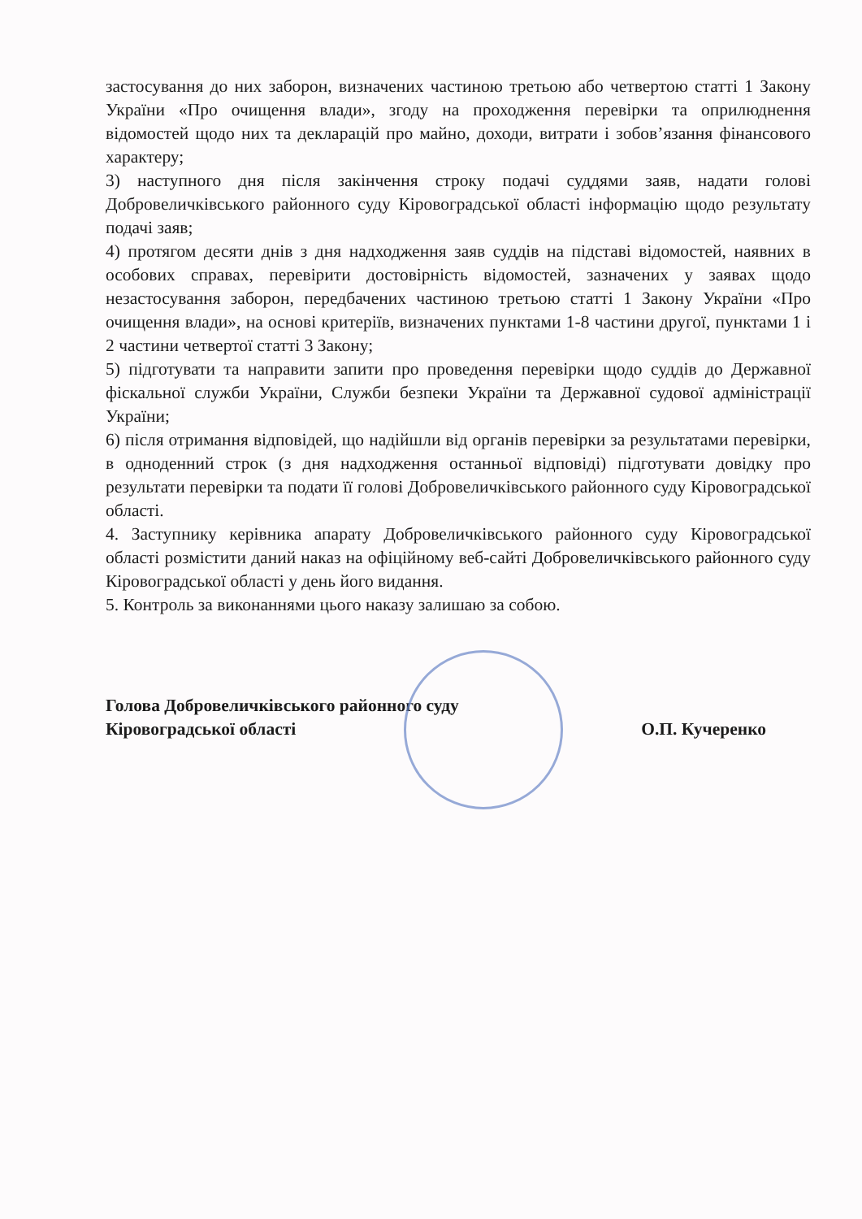застосування до них заборон, визначених частиною третьою або четвертою статті 1 Закону України «Про очищення влади», згоду на проходження перевірки та оприлюднення відомостей щодо них та декларацій про майно, доходи, витрати і зобов’язання фінансового характеру;
3) наступного дня після закінчення строку подачі суддями заяв, надати голові Добровеличківського районного суду Кіровоградської області інформацію щодо результату подачі заяв;
4) протягом десяти днів з дня надходження заяв суддів на підставі відомостей, наявних в особових справах, перевірити достовірність відомостей, зазначених у заявах щодо незастосування заборон, передбачених частиною третьою статті 1 Закону України «Про очищення влади», на основі критеріїв, визначених пунктами 1-8 частини другої, пунктами 1 і 2 частини четвертої статті 3 Закону;
5) підготувати та направити запити про проведення перевірки щодо суддів до Державної фіскальної служби України, Служби безпеки України та Державної судової адміністрації України;
6) після отримання відповідей, що надійшли від органів перевірки за результатами перевірки, в одноденний строк (з дня надходження останньої відповіді) підготувати довідку про результати перевірки та подати її голові Добровеличківського районного суду Кіровоградської області.
4. Заступнику керівника апарату Добровеличківського районного суду Кіровоградської області розмістити даний наказ на офіційному веб-сайті Добровеличківського районного суду Кіровоградської області у день його видання.
5. Контроль за виконаннями цього наказу залишаю за собою.
Голова Добровеличківського районного суду
Кіровоградської області
О.П. Кучеренко